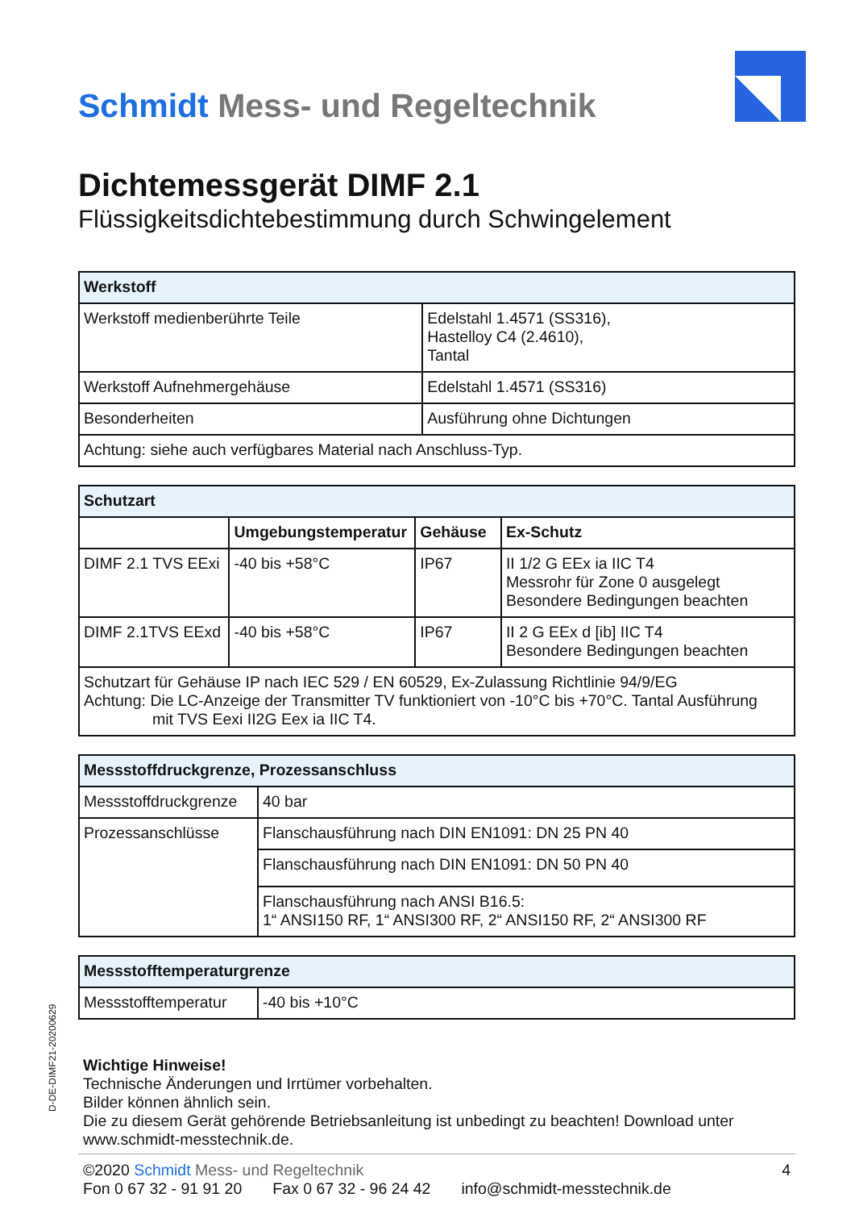Schmidt Mess- und Regeltechnik
Dichtemessgerät DIMF 2.1
Flüssigkeitsdichtebestimmung durch Schwingelement
| Werkstoff | |
| --- | --- |
| Werkstoff medienberührte Teile | Edelstahl 1.4571 (SS316), Hastelloy C4 (2.4610), Tantal |
| Werkstoff Aufnehmergehäuse | Edelstahl 1.4571 (SS316) |
| Besonderheiten | Ausführung ohne Dichtungen |
| Achtung: siehe auch verfügbares Material nach Anschluss-Typ. | |
| Schutzart | | | |
| --- | --- | --- | --- |
| | Umgebungstemperatur | Gehäuse | Ex-Schutz |
| DIMF 2.1 TVS EExi | -40 bis +58°C | IP67 | II 1/2 G EEx ia IIC T4 Messrohr für Zone 0 ausgelegt Besondere Bedingungen beachten |
| DIMF 2.1TVS EExd | -40 bis +58°C | IP67 | II 2 G EEx d [ib] IIC T4 Besondere Bedingungen beachten |
| Schutzart für Gehäuse IP nach IEC 529 / EN 60529, Ex-Zulassung Richtlinie 94/9/EG Achtung: Die LC-Anzeige der Transmitter TV funktioniert von -10°C bis +70°C. Tantal Ausführung mit TVS Eexi II2G Eex ia IIC T4. | | | |
| Messstoffdruckgrenze, Prozessanschluss | |
| --- | --- |
| Messstoffdruckgrenze | 40 bar |
| Prozessanschlüsse | Flanschausführung nach DIN EN1091: DN 25 PN 40 |
| | Flanschausführung nach DIN EN1091: DN 50 PN 40 |
| | Flanschausführung nach ANSI B16.5: 1“ ANSI150 RF, 1“ ANSI300 RF, 2“ ANSI150 RF, 2“ ANSI300 RF |
| Messstofftemperaturgrenze | |
| --- | --- |
| Messstofftemperatur | -40 bis +10°C |
Wichtige Hinweise!
Technische Änderungen und Irrtümer vorbehalten.
Bilder können ähnlich sein.
Die zu diesem Gerät gehörende Betriebsanleitung ist unbedingt zu beachten! Download unter www.schmidt-messtechnik.de.
©2020 Schmidt Mess- und Regeltechnik
Fon 0 67 32 - 91 91 20 Fax 0 67 32 - 96 24 42 info@schmidt-messtechnik.de
4
D-DE-DIMF21-20200629